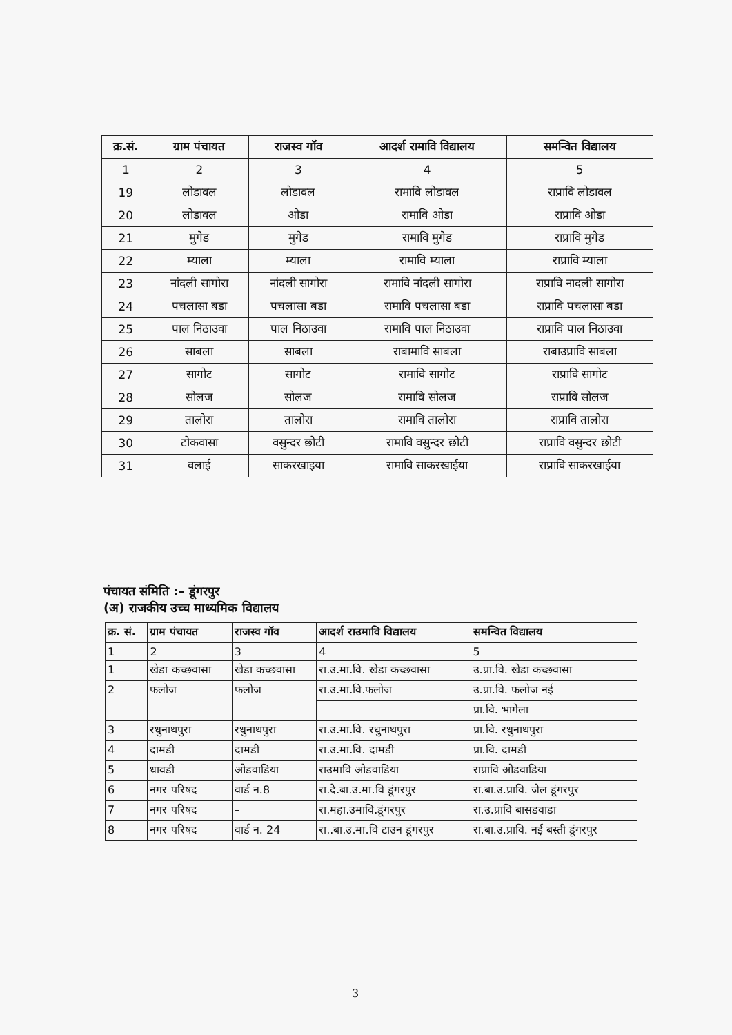| क्र.सं. | ग्राम पंचायत | राजस्व गॉव | आदर्श रामावि विद्यालय | समन्वित विद्यालय |
| --- | --- | --- | --- | --- |
| 1 | 2 | 3 | 4 | 5 |
| 19 | लोडावल | लोडावल | रामावि लोडावल | राप्रावि लोडावल |
| 20 | लोडावल | ओडा | रामावि ओडा | राप्रावि ओडा |
| 21 | मुगेड | मुगेड | रामावि मुगेड | राप्रावि मुगेड |
| 22 | म्याला | म्याला | रामावि म्याला | राप्रावि म्याला |
| 23 | नांदली सागोरा | नांदली सागोरा | रामावि नांदली सागोरा | राप्रावि नादली सागोरा |
| 24 | पचलासा बडा | पचलासा बडा | रामावि पचलासा बडा | राप्रावि पचलासा बडा |
| 25 | पाल निठाउवा | पाल निठाउवा | रामावि पाल निठाउवा | राप्रावि पाल निठाउवा |
| 26 | साबला | साबला | राबामावि साबला | राबाउप्रावि साबला |
| 27 | सागोट | सागोट | रामावि सागोट | राप्रावि सागोट |
| 28 | सोलज | सोलज | रामावि सोलज | राप्रावि सोलज |
| 29 | तालोरा | तालोरा | रामावि तालोरा | राप्रावि तालोरा |
| 30 | टोकवासा | वसुन्दर छोटी | रामावि वसुन्दर छोटी | राप्रावि वसुन्दर छोटी |
| 31 | वलाई | साकरखाइया | रामावि साकरखाईया | राप्रावि साकरखाईया |
पंचायत संमिति :– डूंगरपुर
(अ) राजकीय उच्च माध्यमिक विद्यालय
| क्र. सं. | ग्राम पंचायत | राजस्व गॉव | आदर्श राउमावि विद्यालय | समन्वित विद्यालय |
| --- | --- | --- | --- | --- |
| 1 | 2 | 3 | 4 | 5 |
| 1 | खेडा कच्छवासा | खेडा कच्छवासा | रा.उ.मा.वि. खेडा कच्छवासा | उ.प्रा.वि. खेडा कच्छवासा |
| 2 | फलोज | फलोज | रा.उ.मा.वि.फलोज | उ.प्रा.वि. फलोज नई |
| | | | | प्रा.वि. भागेला |
| 3 | रधुनाथपुरा | रधुनाथपुरा | रा.उ.मा.वि. रधुनाथपुरा | प्रा.वि. रधुनाथपुरा |
| 4 | दामडी | दामडी | रा.उ.मा.वि. दामडी | प्रा.वि. दामडी |
| 5 | धावडी | ओडवाडिया | राउमावि ओडवाडिया | राप्रावि ओडवाडिया |
| 6 | नगर परिषद | वार्ड न.8 | रा.दे.बा.उ.मा.वि डूंगरपुर | रा.बा.उ.प्रावि. जेल डूंगरपुर |
| 7 | नगर परिषद | – | रा.महा.उमावि.डूंगरपुर | रा.उ.प्रावि बासडवाडा |
| 8 | नगर परिषद | वार्ड न. 24 | रा..बा.उ.मा.वि टाउन डूंगरपुर | रा.बा.उ.प्रावि. नई बस्ती डूंगरपुर |
3